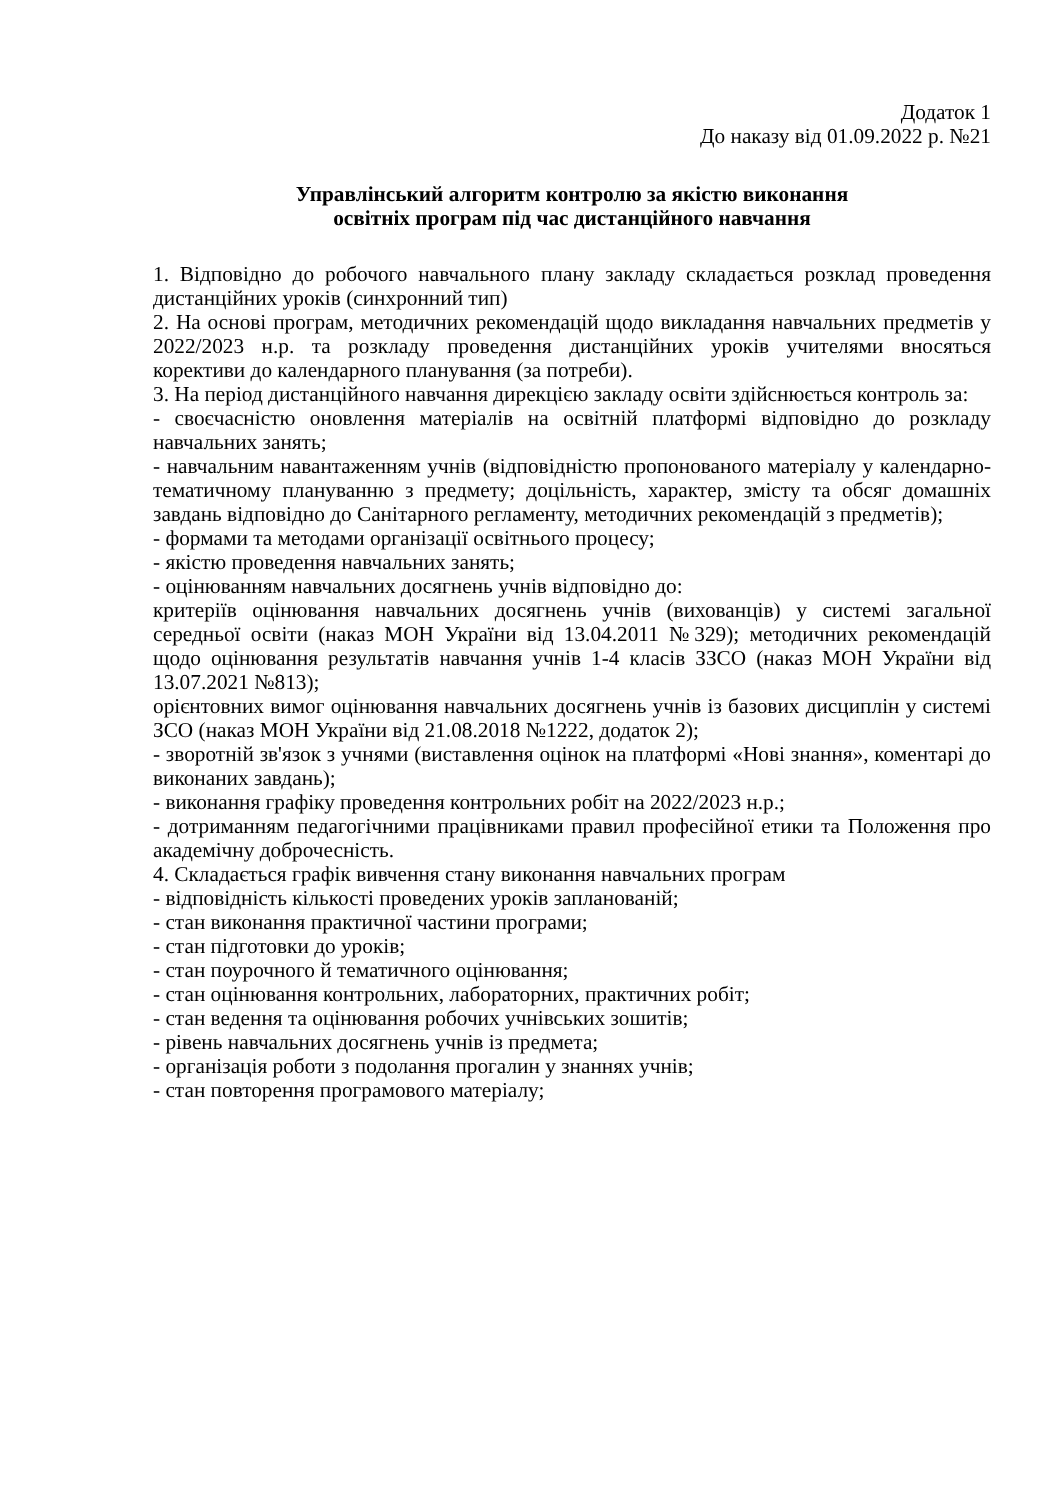Додаток 1
До наказу від 01.09.2022 р. №21
Управлінський алгоритм контролю за якістю виконання
освітніх програм під час дистанційного навчання
1. Відповідно до робочого навчального плану закладу складається розклад проведення дистанційних уроків (синхронний тип)
2. На основі програм, методичних рекомендацій щодо викладання навчальних предметів у 2022/2023 н.р. та розкладу проведення дистанційних уроків учителями вносяться корективи до календарного планування (за потреби).
3. На період дистанційного навчання дирекцією закладу освіти здійснюється контроль за:
- своєчасністю оновлення матеріалів на освітній платформі відповідно до розкладу навчальних занять;
- навчальним навантаженням учнів (відповідністю пропонованого матеріалу у календарно-тематичному плануванню з предмету; доцільність, характер, змісту та обсяг домашніх завдань відповідно до Санітарного регламенту, методичних рекомендацій з предметів);
- формами та методами організації освітнього процесу;
- якістю проведення навчальних занять;
- оцінюванням навчальних досягнень учнів відповідно до:
критеріїв оцінювання навчальних досягнень учнів (вихованців) у системі загальної середньої освіти (наказ МОН України від 13.04.2011 №329); методичних рекомендацій щодо оцінювання результатів навчання учнів 1-4 класів ЗЗСО (наказ МОН України від 13.07.2021 №813);
орієнтовних вимог оцінювання навчальних досягнень учнів із базових дисциплін у системі ЗСО (наказ МОН України від 21.08.2018 №1222, додаток 2);
- зворотній зв'язок з учнями (виставлення оцінок на платформі «Нові знання», коментарі до виконаних завдань);
- виконання графіку проведення контрольних робіт на 2022/2023 н.р.;
- дотриманням педагогічними працівниками правил професійної етики та Положення про академічну доброчесність.
4. Складається графік вивчення стану виконання навчальних програм
- відповідність кількості проведених уроків запланованій;
- стан виконання практичної частини програми;
- стан підготовки до уроків;
- стан поурочного й тематичного оцінювання;
- стан оцінювання контрольних, лабораторних, практичних робіт;
- стан ведення та оцінювання робочих учнівських зошитів;
- рівень навчальних досягнень учнів із предмета;
- організація роботи з подолання прогалин у знаннях учнів;
- стан повторення програмового матеріалу;